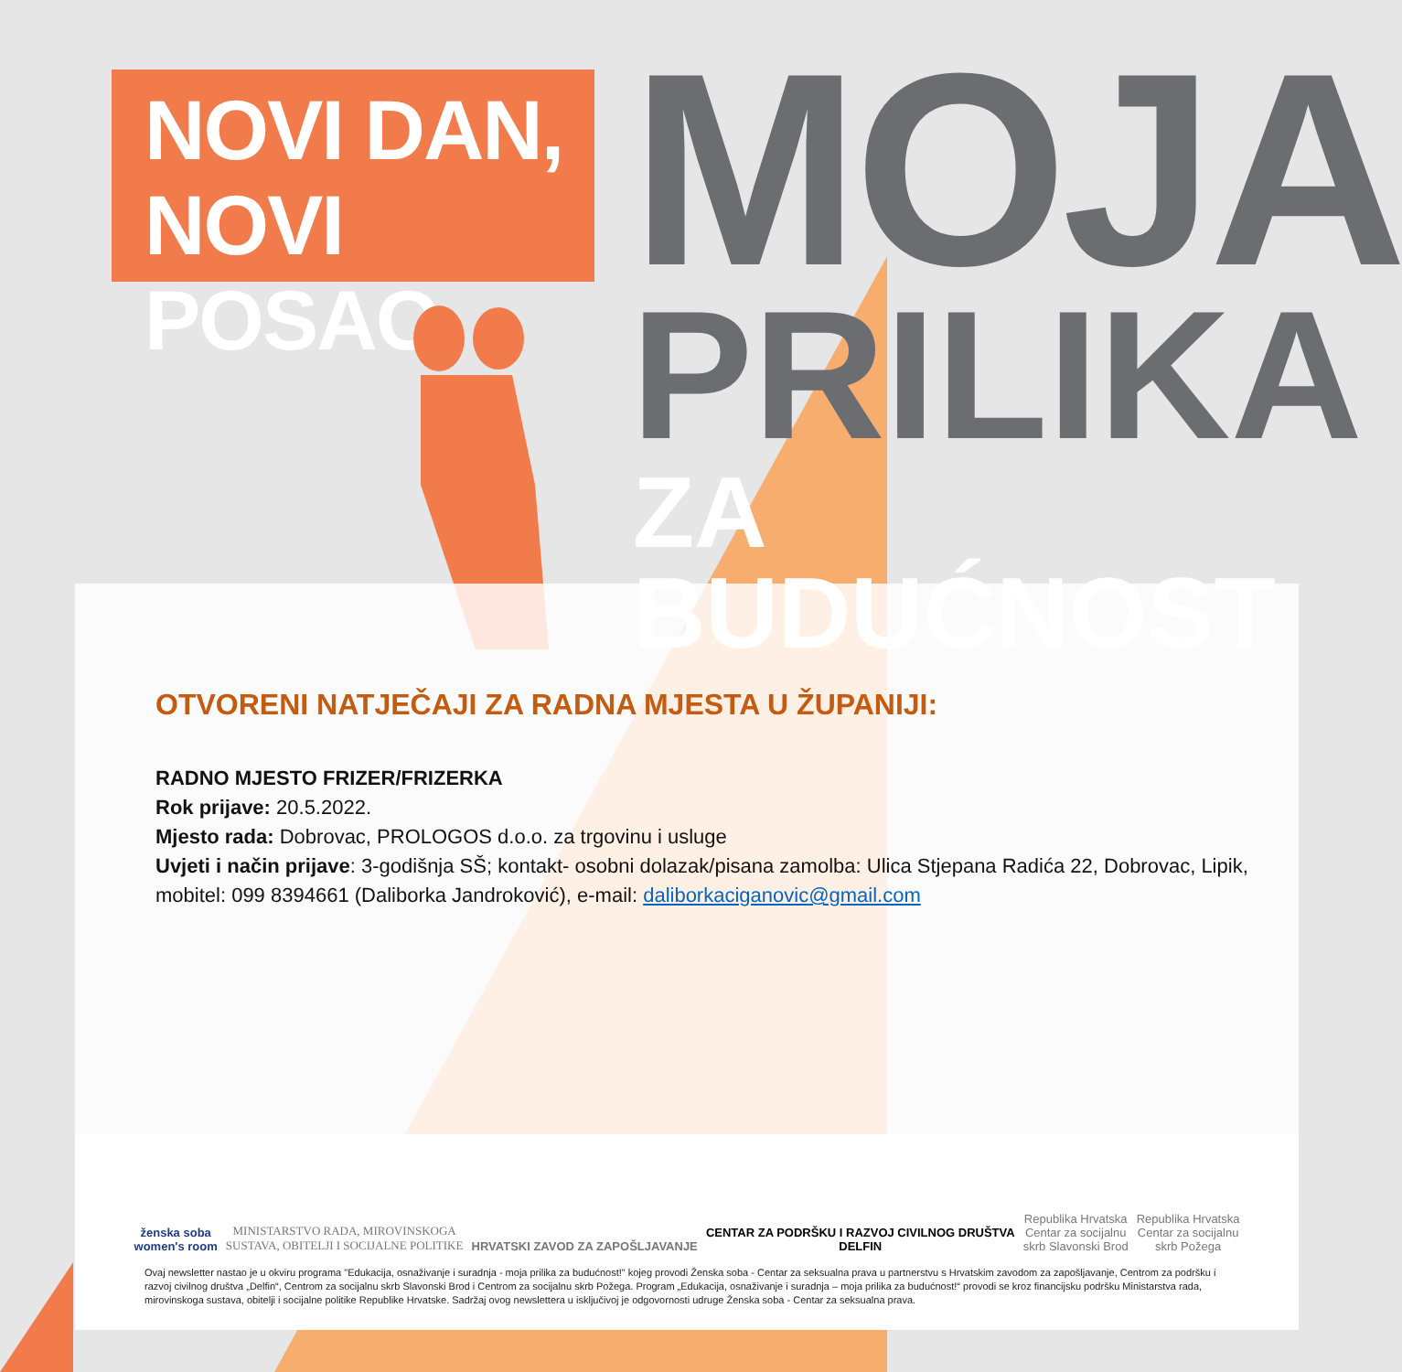NOVI DAN,
NOVI POSAO
MOJA
PRILIKA
ZA BUDUĆNOST
OTVORENI NATJEČAJI ZA RADNA MJESTA U ŽUPANIJI:
RADNO MJESTO FRIZER/FRIZERKA
Rok prijave: 20.5.2022.
Mjesto rada: Dobrovac, PROLOGOS d.o.o. za trgovinu i usluge
Uvjeti i način prijave: 3-godišnja SŠ; kontakt- osobni dolazak/pisana zamolba: Ulica Stjepana Radića 22, Dobrovac, Lipik, mobitel: 099 8394661 (Daliborka Jandroković), e-mail: daliborkaciganovic@gmail.com
ženska soba
women's room
MINISTARSTVO RADA, MIROVINSKOGA
SUSTAVA, OBITELJI I SOCIJALNE POLITIKE
HRVATSKI ZAVOD ZA ZAPOŠLJAVANJE
CENTAR ZA PODRŠKU I RAZVOJ CIVILNOG DRUŠTVA
DELFIN
Republika Hrvatska
Centar za socijalnu
skrb Slavonski Brod
Republika Hrvatska
Centar za socijalnu
skrb Požega
Ovaj newsletter nastao je u okviru programa "Edukacija, osnaživanje i suradnja - moja prilika za budućnost!" kojeg provodi Ženska soba - Centar za seksualna prava u partnerstvu s Hrvatskim zavodom za zapošljavanje, Centrom za podršku i razvoj civilnog društva „Delfin“, Centrom za socijalnu skrb Slavonski Brod i Centrom za socijalnu skrb Požega. Program „Edukacija, osnaživanje i suradnja – moja prilika za budućnost!“ provodi se kroz financijsku podršku Ministarstva rada, mirovinskoga sustava, obitelji i socijalne politike Republike Hrvatske. Sadržaj ovog newslettera u isključivoj je odgovornosti udruge Ženska soba - Centar za seksualna prava.